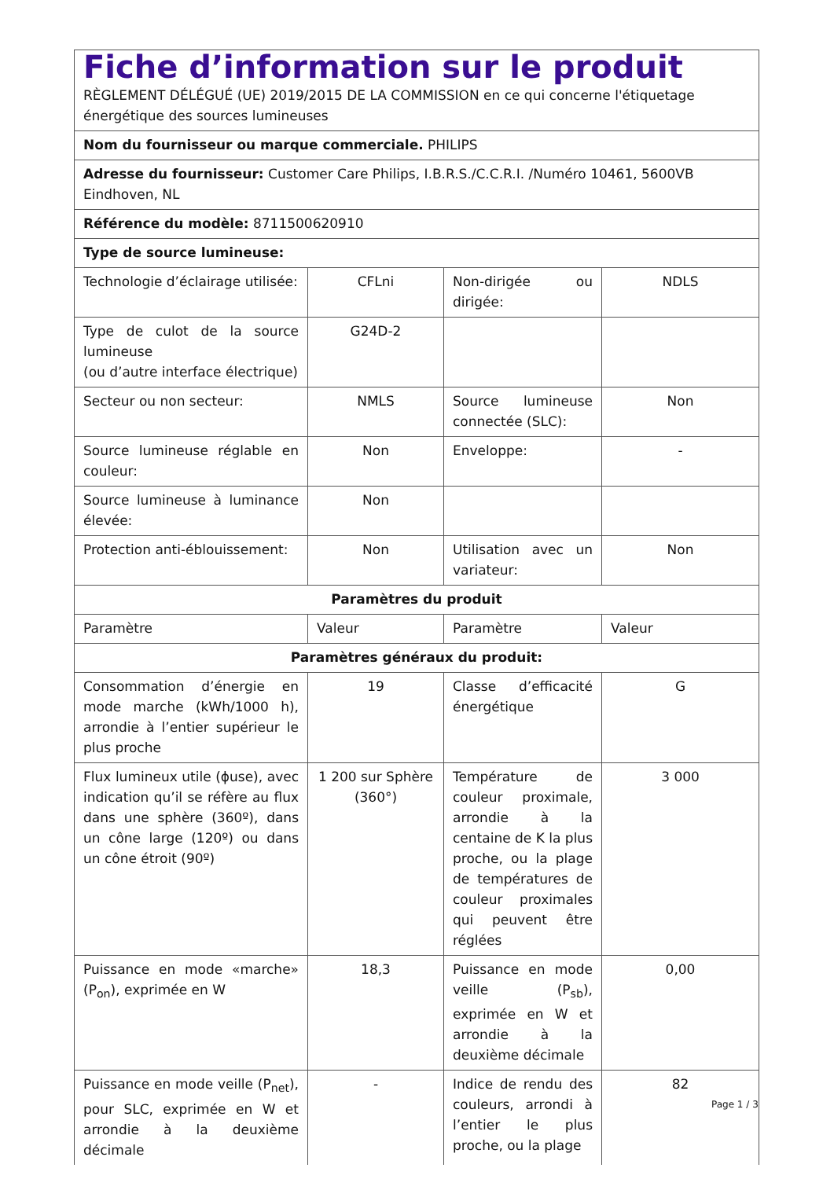| Fiche d’information sur le produit RÈGLEMENT DÉLÉGUÉ (UE) 2019/2015 DE LA COMMISSION en ce qui concerne l'étiquetage énergétique des sources lumineuses | | | |
| Nom du fournisseur ou marque commerciale. PHILIPS | | | |
| Adresse du fournisseur: Customer Care Philips, I.B.R.S./C.C.R.I. /Numéro 10461, 5600VB Eindhoven, NL | | | |
| Référence du modèle: 8711500620910 | | | |
| Type de source lumineuse: | | | |
| Technologie d’éclairage utilisée: | CFLni | Non-dirigée ou dirigée: | NDLS |
| Type de culot de la source lumineuse (ou d’autre interface électrique) | G24D-2 | | |
| Secteur ou non secteur: | NMLS | Source lumineuse connectée (SLC): | Non |
| Source lumineuse réglable en couleur: | Non | Enveloppe: | - |
| Source lumineuse à luminance élevée: | Non | | |
| Protection anti-éblouissement: | Non | Utilisation avec un variateur: | Non |
| Paramètres du produit | | | |
| Paramètre | Valeur | Paramètre | Valeur |
| Paramètres généraux du produit: | | | |
| Consommation d’énergie en mode marche (kWh/1000 h), arrondie à l’entier supérieur le plus proche | 19 | Classe d’efficacité énergétique | G |
| Flux lumineux utile (ϕuse), avec indication qu’il se réfère au flux dans une sphère (360º), dans un cône large (120º) ou dans un cône étroit (90º) | 1 200 sur Sphère (360°) | Température de couleur proximale, arrondie à la centaine de K la plus proche, ou la plage de températures de couleur proximales qui peuvent être réglées | 3 000 |
| Puissance en mode «marche» (P<sub>on</sub>), exprimée en W | 18,3 | Puissance en mode veille (P<sub>sb</sub>), exprimée en W et arrondie à la deuxième décimale | 0,00 |
| Puissance en mode veille (P<sub>net</sub>), pour SLC, exprimée en W et arrondie à la deuxième décimale | - | Indice de rendu des couleurs, arrondi à l’entier le plus proche, ou la plage | 82 |
Page 1 / 3